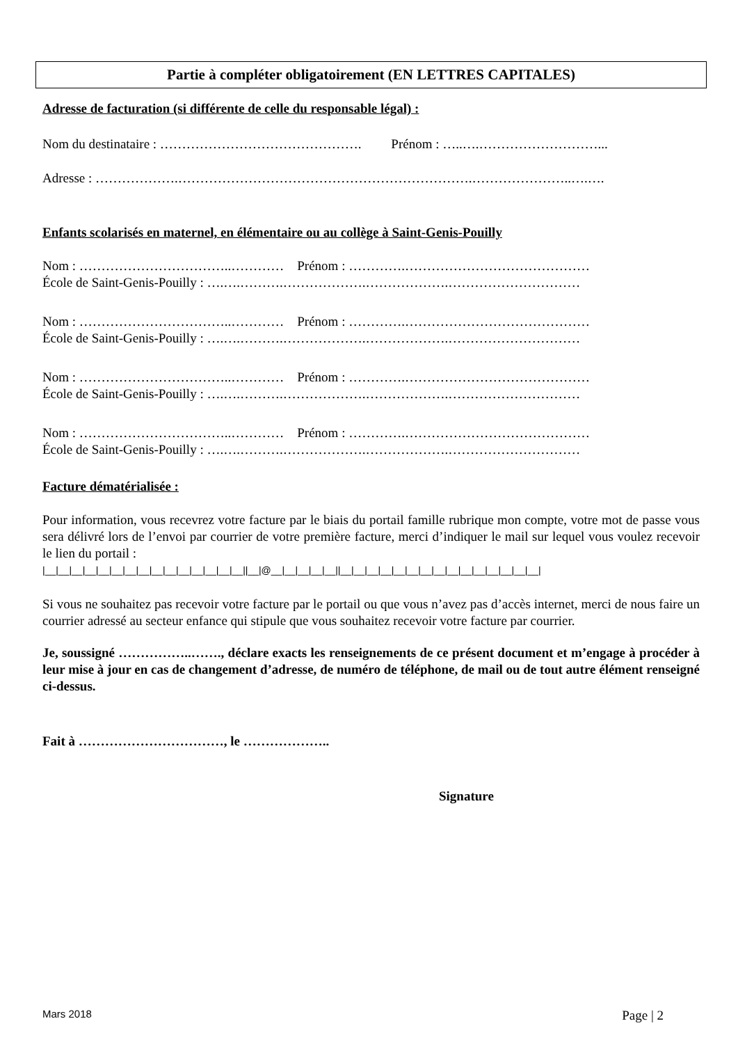Partie à compléter obligatoirement (EN LETTRES CAPITALES)
Adresse de facturation (si différente de celle du responsable légal) :
Nom du destinataire : ………………………………………. Prénom : …..….………………………...
Adresse : ……………….………………………………………………………….…………………..….….
Enfants scolarisés en maternel, en élémentaire ou au collège à Saint-Genis-Pouilly
Nom : ……………………………..………… Prénom : ………….……………………………………
École de Saint-Genis-Pouilly : ….….……….……………….……………….…………………………
Nom : ……………………………..………… Prénom : ………….……………………………………
École de Saint-Genis-Pouilly : ….….……….……………….……………….…………………………
Nom : ……………………………..………… Prénom : ………….……………………………………
École de Saint-Genis-Pouilly : ….….……….……………….……………….…………………………
Nom : ……………………………..………… Prénom : ………….……………………………………
École de Saint-Genis-Pouilly : ….….……….……………….……………….…………………………
Facture dématérialisée :
Pour information, vous recevrez votre facture par le biais du portail famille rubrique mon compte, votre mot de passe vous sera délivré lors de l’envoi par courrier de votre première facture, merci d’indiquer le mail sur lequel vous voulez recevoir le lien du portail :
|__|__|__|__|__|__|__|__|__|__|__|__|__|__|__||__|@__|__|__|__|__||__|__|__|__|__|__|__|__|__|__|__|__|__|__|__|
Si vous ne souhaitez pas recevoir votre facture par le portail ou que vous n’avez pas d’accès internet, merci de nous faire un courrier adressé au secteur enfance qui stipule que vous souhaitez recevoir votre facture par courrier.
Je, soussigné ……………..……., déclare exacts les renseignements de ce présent document et m’engage à procéder à leur mise à jour en cas de changement d’adresse, de numéro de téléphone, de mail ou de tout autre élément renseigné ci-dessus.
Fait à ……………………………, le ………………..
Signature
Mars 2018 Page | 2